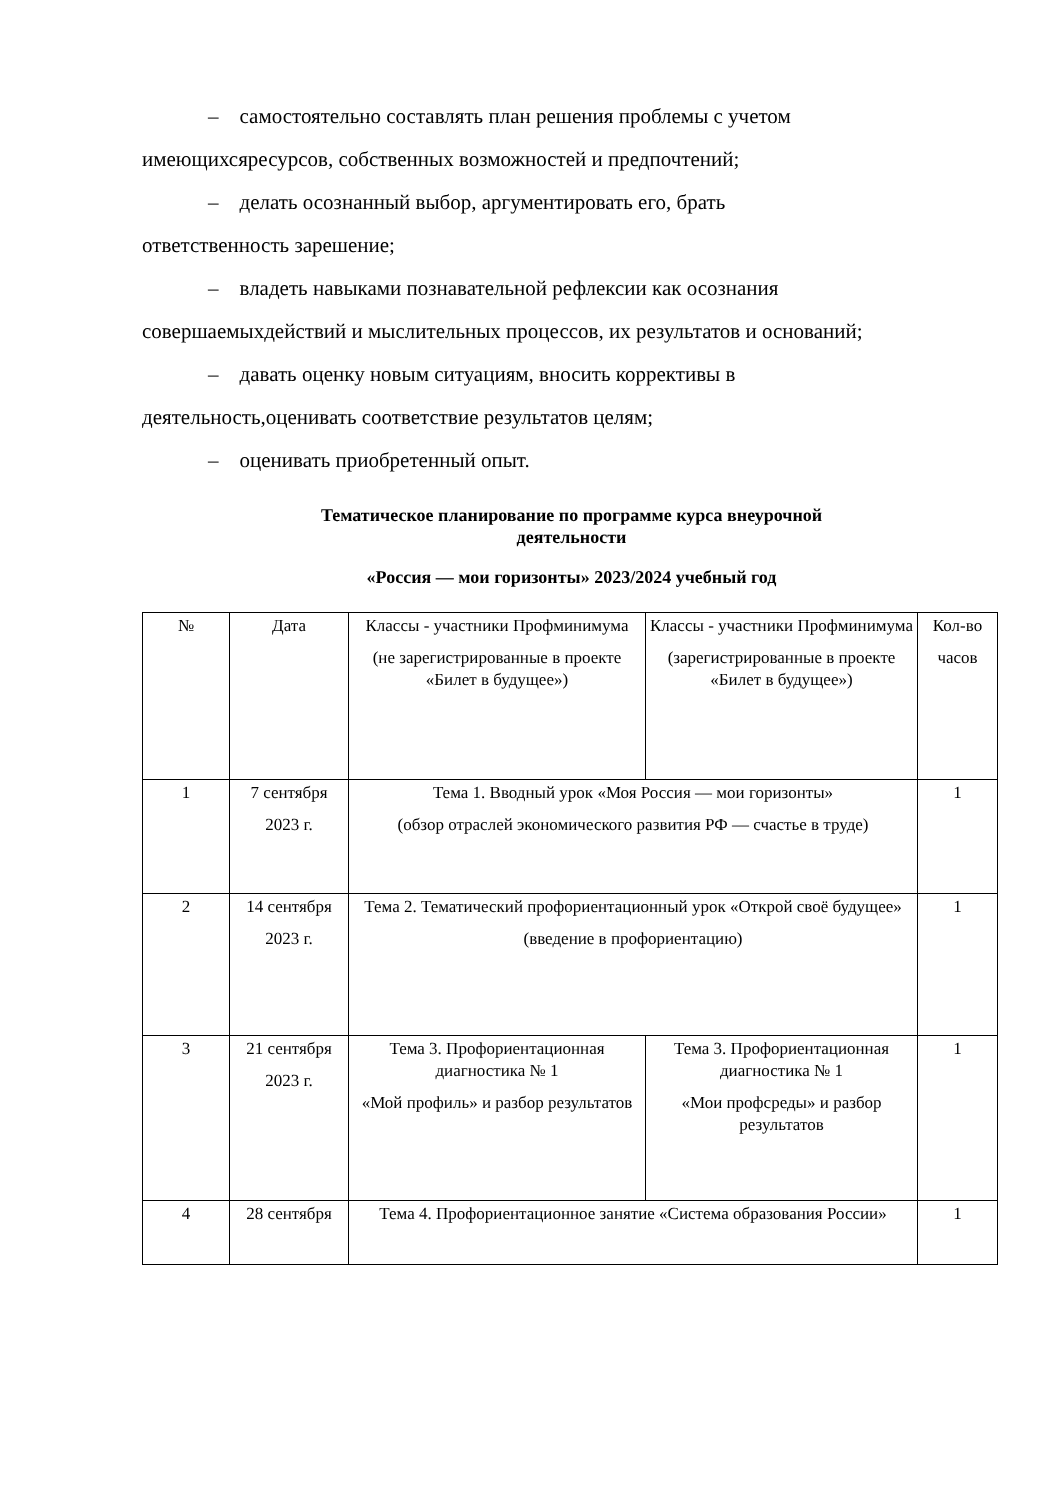– самостоятельно составлять план решения проблемы с учетом
имеющихсяресурсов, собственных возможностей и предпочтений;
– делать осознанный выбор, аргументировать его, брать
ответственность зарешение;
– владеть навыками познавательной рефлексии как осознания
совершаемыхдействий и мыслительных процессов, их результатов и оснований;
– давать оценку новым ситуациям, вносить коррективы в
деятельность,оценивать соответствие результатов целям;
– оценивать приобретенный опыт.
Тематическое планирование по программе курса внеурочной
деятельности
«Россия — мои горизонты» 2023/2024 учебный год
| № | Дата | Классы - участники Профминимума (не зарегистрированные в проекте «Билет в будущее») | Классы - участники Профминимума (зарегистрированные в проекте «Билет в будущее») | Кол-во часов |
| 1 | 7 сентября 2023 г. | Тема 1. Вводный урок «Моя Россия — мои горизонты» (обзор отраслей экономического развития РФ — счастье в труде) | | 1 |
| 2 | 14 сентября 2023 г. | Тема 2. Тематический профориентационный урок «Открой своё будущее» (введение в профориентацию) | | 1 |
| 3 | 21 сентября 2023 г. | Тема 3. Профориентационная диагностика № 1 «Мой профиль» и разбор результатов | Тема 3. Профориентационная диагностика № 1 «Мои профсреды» и разбор результатов | 1 |
| 4 | 28 сентября | Тема 4. Профориентационное занятие «Система образования России» | | 1 |